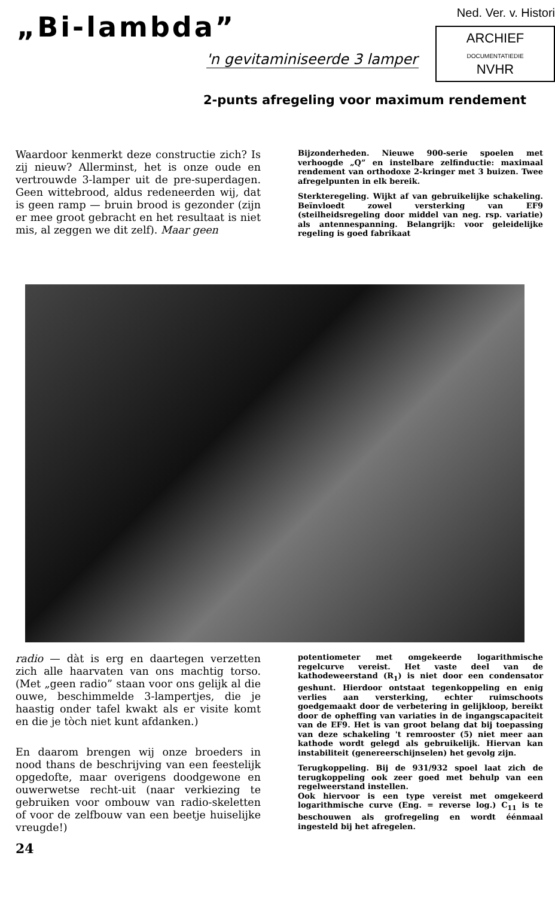„Bi-lambda”
Ned. Ver. v. Histori
ARCHIEF
DOCUMENTATIEDIE
NVHR
'n gevitaminiseerde 3 lamper
2-punts afregeling voor maximum rendement
Waardoor kenmerkt deze constructie zich? Is zij nieuw? Allerminst, het is onze oude en vertrouwde 3-lamper uit de pre-superdagen. Geen wittebrood, aldus redeneerden wij, dat is geen ramp — bruin brood is gezonder (zijn er mee groot gebracht en het resultaat is niet mis, al zeggen we dit zelf). Maar geen
Bijzonderheden. Nieuwe 900-serie spoelen met verhoogde „Q” en instelbare zelfinductie: maximaal rendement van orthodoxe 2-kringer met 3 buizen. Twee afregelpunten in elk bereik.
Sterkteregeling. Wijkt af van gebruikelijke schakeling. Beïnvloedt zowel versterking van EF9 (steilheidsregeling door middel van neg. rsp. variatie) als antennespanning. Belangrijk: voor geleidelijke regeling is goed fabrikaat
radio — dàt is erg en daartegen verzetten zich alle haarvaten van ons machtig torso. (Met „geen radio” staan voor ons gelijk al die ouwe, beschimmelde 3-lampertjes, die je haastig onder tafel kwakt als er visite komt en die je tòch niet kunt afdanken.)
En daarom brengen wij onze broeders in nood thans de beschrijving van een feestelijk opgedofte, maar overigens doodgewone en ouwerwetse recht-uit (naar verkiezing te gebruiken voor ombouw van radio-skeletten of voor de zelfbouw van een beetje huiselijke vreugde!)
24
potentiometer met omgekeerde logarithmische regelcurve vereist. Het vaste deel van de kathodeweerstand (R<sub>1</sub>) is niet door een condensator geshunt. Hierdoor ontstaat tegenkoppeling en enig verlies aan versterking, echter ruimschoots goedgemaakt door de verbetering in gelijkloop, bereikt door de opheffing van variaties in de ingangscapaciteit van de EF9. Het is van groot belang dat bij toepassing van deze schakeling 't remrooster (5) niet meer aan kathode wordt gelegd als gebruikelijk. Hiervan kan instabiliteit (genereerschijnselen) het gevolg zijn.
Terugkoppeling. Bij de 931/932 spoel laat zich de terugkoppeling ook zeer goed met behulp van een regelweerstand instellen.
Ook hiervoor is een type vereist met omgekeerd logarithmische curve (Eng. = reverse log.) C<sub>11</sub> is te beschouwen als grofregeling en wordt éénmaal ingesteld bij het afregelen.